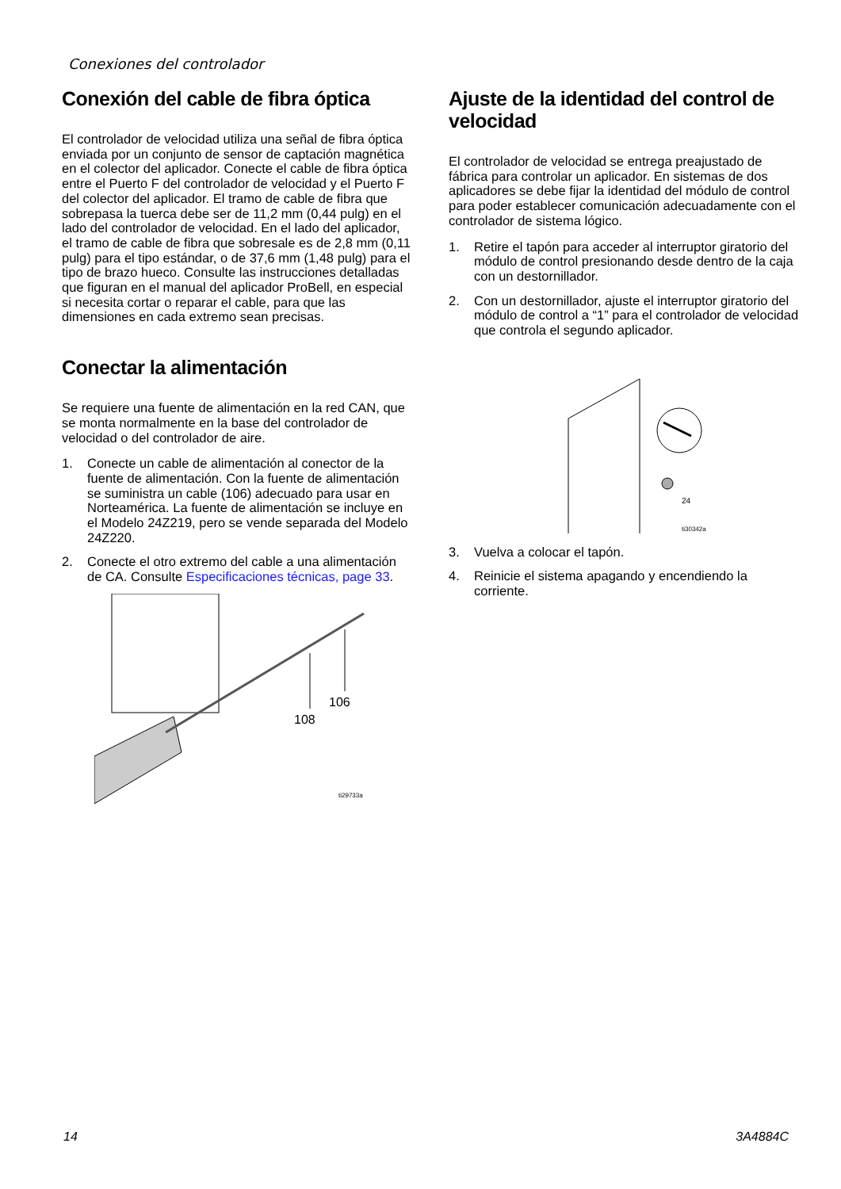Conexiones del controlador
Conexión del cable de fibra óptica
El controlador de velocidad utiliza una señal de fibra óptica enviada por un conjunto de sensor de captación magnética en el colector del aplicador. Conecte el cable de fibra óptica entre el Puerto F del controlador de velocidad y el Puerto F del colector del aplicador. El tramo de cable de fibra que sobrepasa la tuerca debe ser de 11,2 mm (0,44 pulg) en el lado del controlador de velocidad. En el lado del aplicador, el tramo de cable de fibra que sobresale es de 2,8 mm (0,11 pulg) para el tipo estándar, o de 37,6 mm (1,48 pulg) para el tipo de brazo hueco. Consulte las instrucciones detalladas que figuran en el manual del aplicador ProBell, en especial si necesita cortar o reparar el cable, para que las dimensiones en cada extremo sean precisas.
Conectar la alimentación
Se requiere una fuente de alimentación en la red CAN, que se monta normalmente en la base del controlador de velocidad o del controlador de aire.
1. Conecte un cable de alimentación al conector de la fuente de alimentación. Con la fuente de alimentación se suministra un cable (106) adecuado para usar en Norteamérica. La fuente de alimentación se incluye en el Modelo 24Z219, pero se vende separada del Modelo 24Z220.
2. Conecte el otro extremo del cable a una alimentación de CA. Consulte Especificaciones técnicas, page 33.
106
108
ti29733a
Ajuste de la identidad del control de velocidad
El controlador de velocidad se entrega preajustado de fábrica para controlar un aplicador. En sistemas de dos aplicadores se debe fijar la identidad del módulo de control para poder establecer comunicación adecuadamente con el controlador de sistema lógico.
1. Retire el tapón para acceder al interruptor giratorio del módulo de control presionando desde dentro de la caja con un destornillador.
2. Con un destornillador, ajuste el interruptor giratorio del módulo de control a “1” para el controlador de velocidad que controla el segundo aplicador.
24
ti30342a
3. Vuelva a colocar el tapón.
4. Reinicie el sistema apagando y encendiendo la corriente.
14 3A4884C